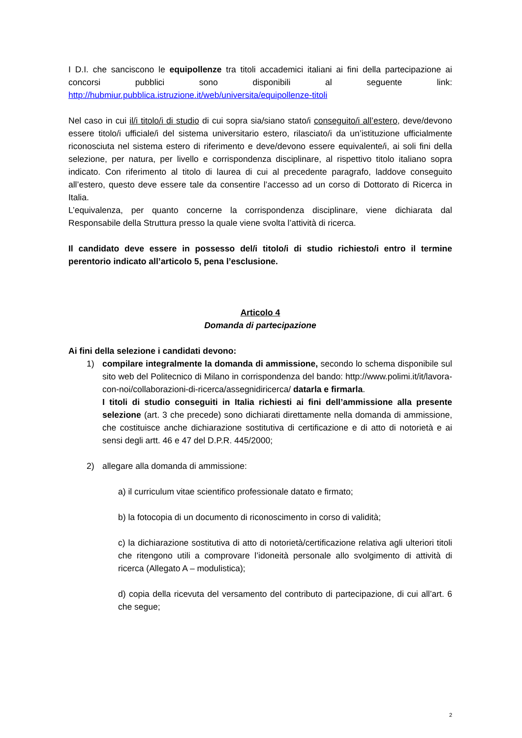I D.I. che sanciscono le equipollenze tra titoli accademici italiani ai fini della partecipazione ai concorsi pubblici sono disponibili al seguente link: http://hubmiur.pubblica.istruzione.it/web/universita/equipollenze-titoli
Nel caso in cui il/i titolo/i di studio di cui sopra sia/siano stato/i conseguito/i all’estero, deve/devono essere titolo/i ufficiale/i del sistema universitario estero, rilasciato/i da un’istituzione ufficialmente riconosciuta nel sistema estero di riferimento e deve/devono essere equivalente/i, ai soli fini della selezione, per natura, per livello e corrispondenza disciplinare, al rispettivo titolo italiano sopra indicato. Con riferimento al titolo di laurea di cui al precedente paragrafo, laddove conseguito all’estero, questo deve essere tale da consentire l’accesso ad un corso di Dottorato di Ricerca in Italia.
L’equivalenza, per quanto concerne la corrispondenza disciplinare, viene dichiarata dal Responsabile della Struttura presso la quale viene svolta l’attività di ricerca.
Il candidato deve essere in possesso del/i titolo/i di studio richiesto/i entro il termine perentorio indicato all’articolo 5, pena l’esclusione.
Articolo 4
Domanda di partecipazione
Ai fini della selezione i candidati devono:
1) compilare integralmente la domanda di ammissione, secondo lo schema disponibile sul sito web del Politecnico di Milano in corrispondenza del bando: http://www.polimi.it/it/lavora-con-noi/collaborazioni-di-ricerca/assegnidiricerca/ datarla e firmarla.
I titoli di studio conseguiti in Italia richiesti ai fini dell’ammissione alla presente selezione (art. 3 che precede) sono dichiarati direttamente nella domanda di ammissione, che costituisce anche dichiarazione sostitutiva di certificazione e di atto di notorietà e ai sensi degli artt. 46 e 47 del D.P.R. 445/2000;
2) allegare alla domanda di ammissione:
a) il curriculum vitae scientifico professionale datato e firmato;
b) la fotocopia di un documento di riconoscimento in corso di validità;
c) la dichiarazione sostitutiva di atto di notorietà/certificazione relativa agli ulteriori titoli che ritengono utili a comprovare l’idoneità personale allo svolgimento di attività di ricerca (Allegato A – modulistica);
d) copia della ricevuta del versamento del contributo di partecipazione, di cui all’art. 6 che segue;
2